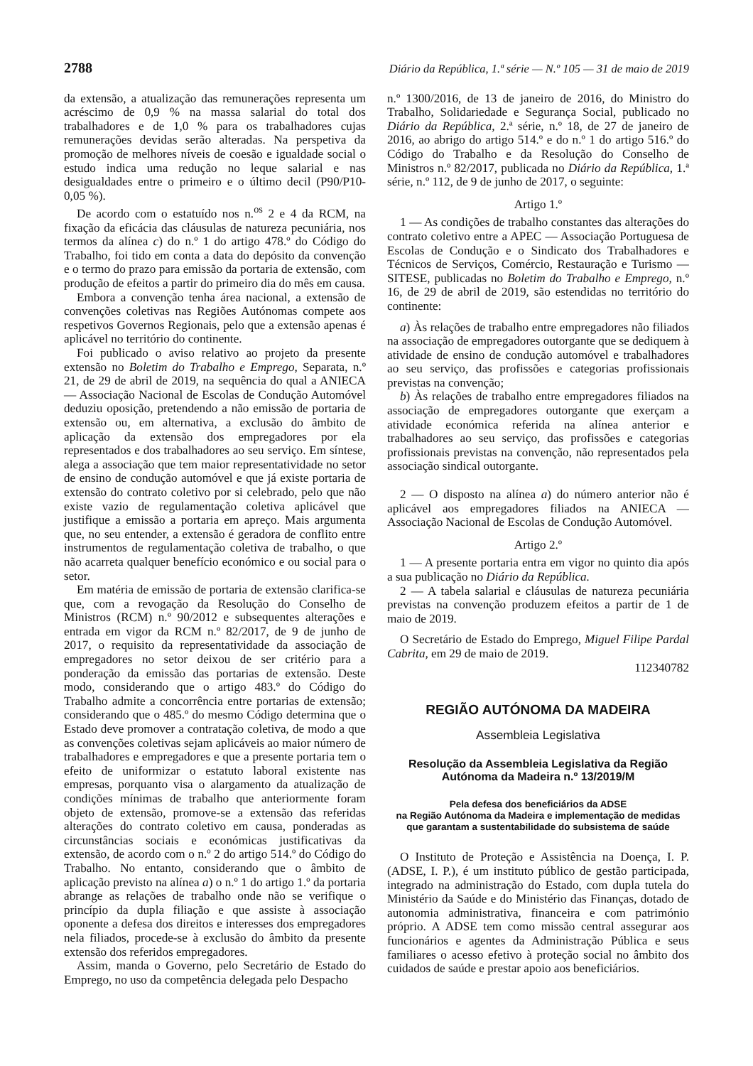2788 Diário da República, 1.ª série — N.º 105 — 31 de maio de 2019
da extensão, a atualização das remunerações representa um acréscimo de 0,9 % na massa salarial do total dos trabalhadores e de 1,0 % para os trabalhadores cujas remunerações devidas serão alteradas. Na perspetiva da promoção de melhores níveis de coesão e igualdade social o estudo indica uma redução no leque salarial e nas desigualdades entre o primeiro e o último decil (P90/P10-0,05 %).
De acordo com o estatuído nos n.<sup>os</sup> 2 e 4 da RCM, na fixação da eficácia das cláusulas de natureza pecuniária, nos termos da alínea c) do n.º 1 do artigo 478.º do Código do Trabalho, foi tido em conta a data do depósito da convenção e o termo do prazo para emissão da portaria de extensão, com produção de efeitos a partir do primeiro dia do mês em causa.
Embora a convenção tenha área nacional, a extensão de convenções coletivas nas Regiões Autónomas compete aos respetivos Governos Regionais, pelo que a extensão apenas é aplicável no território do continente.
Foi publicado o aviso relativo ao projeto da presente extensão no Boletim do Trabalho e Emprego, Separata, n.º 21, de 29 de abril de 2019, na sequência do qual a ANIECA — Associação Nacional de Escolas de Condução Automóvel deduziu oposição, pretendendo a não emissão de portaria de extensão ou, em alternativa, a exclusão do âmbito de aplicação da extensão dos empregadores por ela representados e dos trabalhadores ao seu serviço. Em síntese, alega a associação que tem maior representatividade no setor de ensino de condução automóvel e que já existe portaria de extensão do contrato coletivo por si celebrado, pelo que não existe vazio de regulamentação coletiva aplicável que justifique a emissão a portaria em apreço. Mais argumenta que, no seu entender, a extensão é geradora de conflito entre instrumentos de regulamentação coletiva de trabalho, o que não acarreta qualquer benefício económico e ou social para o setor.
Em matéria de emissão de portaria de extensão clarifica-se que, com a revogação da Resolução do Conselho de Ministros (RCM) n.º 90/2012 e subsequentes alterações e entrada em vigor da RCM n.º 82/2017, de 9 de junho de 2017, o requisito da representatividade da associação de empregadores no setor deixou de ser critério para a ponderação da emissão das portarias de extensão. Deste modo, considerando que o artigo 483.º do Código do Trabalho admite a concorrência entre portarias de extensão; considerando que o 485.º do mesmo Código determina que o Estado deve promover a contratação coletiva, de modo a que as convenções coletivas sejam aplicáveis ao maior número de trabalhadores e empregadores e que a presente portaria tem o efeito de uniformizar o estatuto laboral existente nas empresas, porquanto visa o alargamento da atualização de condições mínimas de trabalho que anteriormente foram objeto de extensão, promove-se a extensão das referidas alterações do contrato coletivo em causa, ponderadas as circunstâncias sociais e económicas justificativas da extensão, de acordo com o n.º 2 do artigo 514.º do Código do Trabalho. No entanto, considerando que o âmbito de aplicação previsto na alínea a) o n.º 1 do artigo 1.º da portaria abrange as relações de trabalho onde não se verifique o princípio da dupla filiação e que assiste à associação oponente a defesa dos direitos e interesses dos empregadores nela filiados, procede-se à exclusão do âmbito da presente extensão dos referidos empregadores.
Assim, manda o Governo, pelo Secretário de Estado do Emprego, no uso da competência delegada pelo Despacho
n.º 1300/2016, de 13 de janeiro de 2016, do Ministro do Trabalho, Solidariedade e Segurança Social, publicado no Diário da República, 2.ª série, n.º 18, de 27 de janeiro de 2016, ao abrigo do artigo 514.º e do n.º 1 do artigo 516.º do Código do Trabalho e da Resolução do Conselho de Ministros n.º 82/2017, publicada no Diário da República, 1.ª série, n.º 112, de 9 de junho de 2017, o seguinte:
Artigo 1.º
1 — As condições de trabalho constantes das alterações do contrato coletivo entre a APEC — Associação Portuguesa de Escolas de Condução e o Sindicato dos Trabalhadores e Técnicos de Serviços, Comércio, Restauração e Turismo — SITESE, publicadas no Boletim do Trabalho e Emprego, n.º 16, de 29 de abril de 2019, são estendidas no território do continente:
a) Às relações de trabalho entre empregadores não filiados na associação de empregadores outorgante que se dediquem à atividade de ensino de condução automóvel e trabalhadores ao seu serviço, das profissões e categorias profissionais previstas na convenção;
b) Às relações de trabalho entre empregadores filiados na associação de empregadores outorgante que exerçam a atividade económica referida na alínea anterior e trabalhadores ao seu serviço, das profissões e categorias profissionais previstas na convenção, não representados pela associação sindical outorgante.
2 — O disposto na alínea a) do número anterior não é aplicável aos empregadores filiados na ANIECA — Associação Nacional de Escolas de Condução Automóvel.
Artigo 2.º
1 — A presente portaria entra em vigor no quinto dia após a sua publicação no Diário da República.
2 — A tabela salarial e cláusulas de natureza pecuniária previstas na convenção produzem efeitos a partir de 1 de maio de 2019.
O Secretário de Estado do Emprego, Miguel Filipe Pardal Cabrita, em 29 de maio de 2019.
112340782
REGIÃO AUTÓNOMA DA MADEIRA
Assembleia Legislativa
Resolução da Assembleia Legislativa da Região Autónoma da Madeira n.º 13/2019/M
Pela defesa dos beneficiários da ADSE
na Região Autónoma da Madeira e implementação de medidas
que garantam a sustentabilidade do subsistema de saúde
O Instituto de Proteção e Assistência na Doença, I. P. (ADSE, I. P.), é um instituto público de gestão participada, integrado na administração do Estado, com dupla tutela do Ministério da Saúde e do Ministério das Finanças, dotado de autonomia administrativa, financeira e com património próprio. A ADSE tem como missão central assegurar aos funcionários e agentes da Administração Pública e seus familiares o acesso efetivo à proteção social no âmbito dos cuidados de saúde e prestar apoio aos beneficiários.